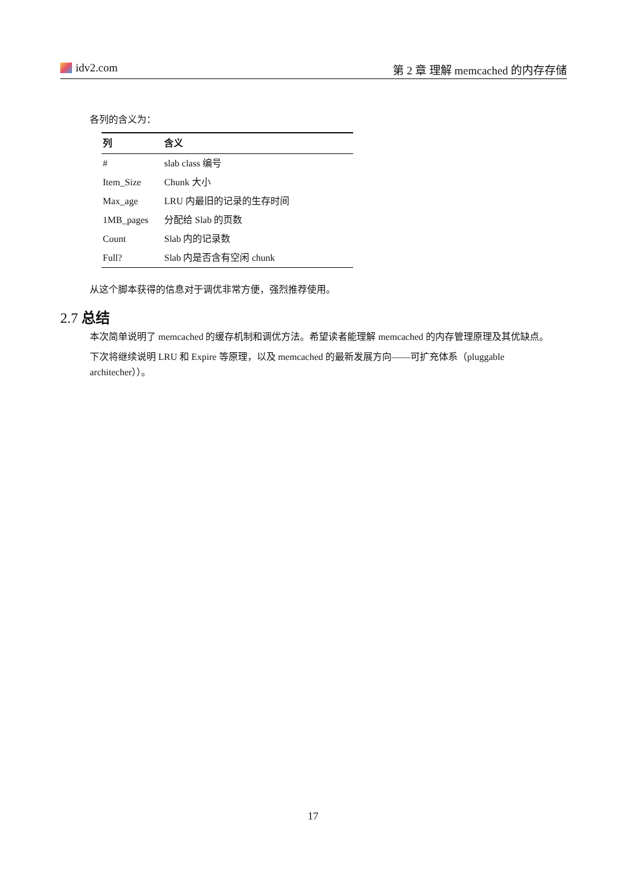idv2.com 第 2 章 理解 memcached 的内存存储
各列的含义为：
| 列 | 含义 |
| --- | --- |
| # | slab class 编号 |
| Item_Size | Chunk 大小 |
| Max_age | LRU 内最旧的记录的生存时间 |
| 1MB_pages | 分配给 Slab 的页数 |
| Count | Slab 内的记录数 |
| Full? | Slab 内是否含有空闲 chunk |
从这个脚本获得的信息对于调优非常方便，强烈推荐使用。
2.7 总结
本次简单说明了 memcached 的缓存机制和调优方法。希望读者能理解 memcached 的内存管理原理及其优缺点。
下次将继续说明 LRU 和 Expire 等原理，以及 memcached 的最新发展方向——可扩充体系（pluggable architecher））。
17